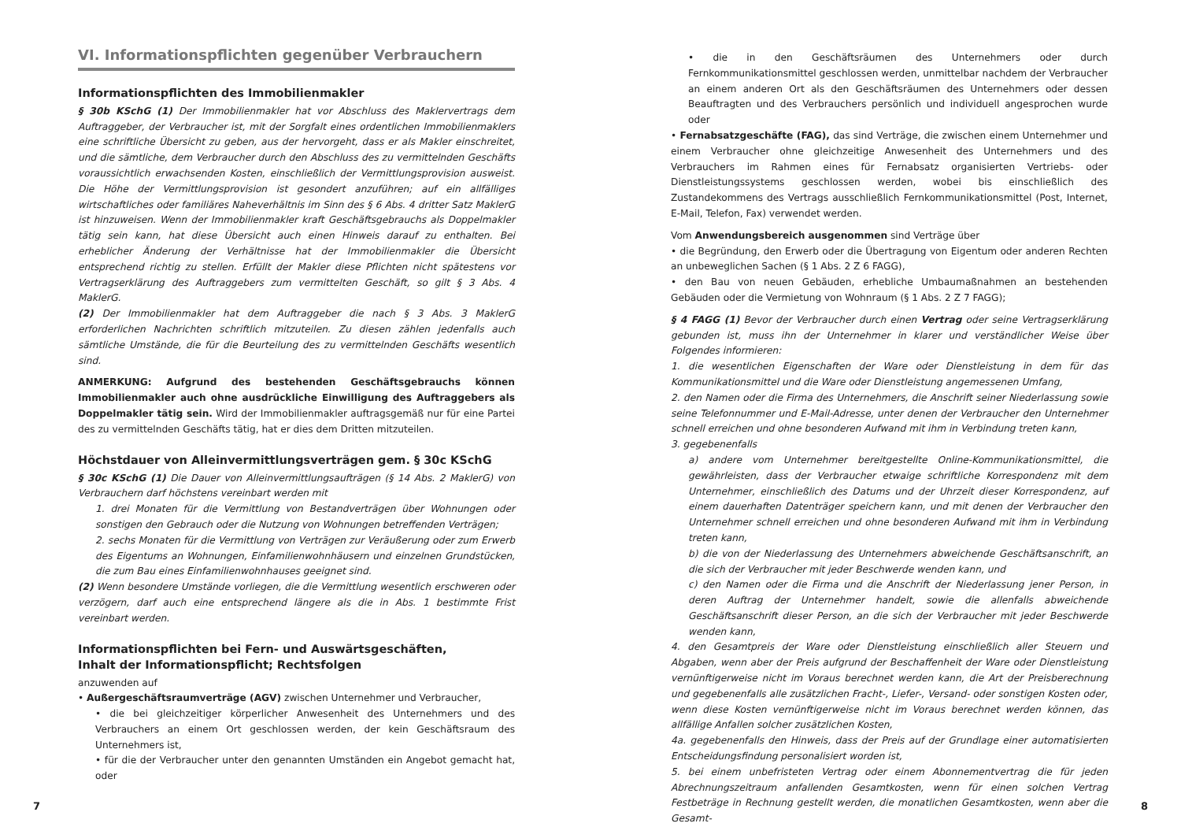VI. Informationspflichten gegenüber Verbrauchern
Informationspflichten des Immobilienmakler
§ 30b KSchG (1) Der Immobilienmakler hat vor Abschluss des Maklervertrags dem Auftraggeber, der Verbraucher ist, mit der Sorgfalt eines ordentlichen Immobilienmaklers eine schriftliche Übersicht zu geben, aus der hervorgeht, dass er als Makler einschreitet, und die sämtliche, dem Verbraucher durch den Abschluss des zu vermittelnden Geschäfts voraussichtlich erwachsenden Kosten, einschließlich der Vermittlungsprovision ausweist. Die Höhe der Vermittlungsprovision ist gesondert anzuführen; auf ein allfälliges wirtschaftliches oder familiäres Naheverhältnis im Sinn des § 6 Abs. 4 dritter Satz MaklerG ist hinzuweisen. Wenn der Immobilienmakler kraft Geschäftsgebrauchs als Doppelmakler tätig sein kann, hat diese Übersicht auch einen Hinweis darauf zu enthalten. Bei erheblicher Änderung der Verhältnisse hat der Immobilienmakler die Übersicht entsprechend richtig zu stellen. Erfüllt der Makler diese Pflichten nicht spätestens vor Vertragserklärung des Auftraggebers zum vermittelten Geschäft, so gilt § 3 Abs. 4 MaklerG.
(2) Der Immobilienmakler hat dem Auftraggeber die nach § 3 Abs. 3 MaklerG erforderlichen Nachrichten schriftlich mitzuteilen. Zu diesen zählen jedenfalls auch sämtliche Umstände, die für die Beurteilung des zu vermittelnden Geschäfts wesentlich sind.
ANMERKUNG: Aufgrund des bestehenden Geschäftsgebrauchs können Immobilienmakler auch ohne ausdrückliche Einwilligung des Auftraggebers als Doppelmakler tätig sein. Wird der Immobilienmakler auftragsgemäß nur für eine Partei des zu vermittelnden Geschäfts tätig, hat er dies dem Dritten mitzuteilen.
Höchstdauer von Alleinvermittlungsverträgen gem. § 30c KSchG
§ 30c KSchG (1) Die Dauer von Alleinvermittlungsaufträgen (§ 14 Abs. 2 MaklerG) von Verbrauchern darf höchstens vereinbart werden mit
1. drei Monaten für die Vermittlung von Bestandverträgen über Wohnungen oder sonstigen den Gebrauch oder die Nutzung von Wohnungen betreffenden Verträgen;
2. sechs Monaten für die Vermittlung von Verträgen zur Veräußerung oder zum Erwerb des Eigentums an Wohnungen, Einfamilienwohnhäusern und einzelnen Grundstücken, die zum Bau eines Einfamilienwohnhauses geeignet sind.
(2) Wenn besondere Umstände vorliegen, die die Vermittlung wesentlich erschweren oder verzögern, darf auch eine entsprechend längere als die in Abs. 1 bestimmte Frist vereinbart werden.
Informationspflichten bei Fern- und Auswärtsgeschäften,
Inhalt der Informationspflicht; Rechtsfolgen
anzuwenden auf
• Außergeschäftsraumverträge (AGV) zwischen Unternehmer und Verbraucher,
• die bei gleichzeitiger körperlicher Anwesenheit des Unternehmers und des Verbrauchers an einem Ort geschlossen werden, der kein Geschäftsraum des Unternehmers ist,
• für die der Verbraucher unter den genannten Umständen ein Angebot gemacht hat, oder
• die in den Geschäftsräumen des Unternehmers oder durch Fernkommunikationsmittel geschlossen werden, unmittelbar nachdem der Verbraucher an einem anderen Ort als den Geschäftsräumen des Unternehmers oder dessen Beauftragten und des Verbrauchers persönlich und individuell angesprochen wurde oder
• Fernabsatzgeschäfte (FAG), das sind Verträge, die zwischen einem Unternehmer und einem Verbraucher ohne gleichzeitige Anwesenheit des Unternehmers und des Verbrauchers im Rahmen eines für Fernabsatz organisierten Vertriebs- oder Dienstleistungssystems geschlossen werden, wobei bis einschließlich des Zustandekommens des Vertrags ausschließlich Fernkommunikationsmittel (Post, Internet, E-Mail, Telefon, Fax) verwendet werden.
Vom Anwendungsbereich ausgenommen sind Verträge über
• die Begründung, den Erwerb oder die Übertragung von Eigentum oder anderen Rechten an unbeweglichen Sachen (§ 1 Abs. 2 Z 6 FAGG),
• den Bau von neuen Gebäuden, erhebliche Umbaumaßnahmen an bestehenden Gebäuden oder die Vermietung von Wohnraum (§ 1 Abs. 2 Z 7 FAGG);
§ 4 FAGG (1) Bevor der Verbraucher durch einen Vertrag oder seine Vertragserklärung gebunden ist, muss ihn der Unternehmer in klarer und verständlicher Weise über Folgendes informieren:
1. die wesentlichen Eigenschaften der Ware oder Dienstleistung in dem für das Kommunikationsmittel und die Ware oder Dienstleistung angemessenen Umfang,
2. den Namen oder die Firma des Unternehmers, die Anschrift seiner Niederlassung sowie seine Telefonnummer und E-Mail-Adresse, unter denen der Verbraucher den Unternehmer schnell erreichen und ohne besonderen Aufwand mit ihm in Verbindung treten kann,
3. gegebenenfalls
a) andere vom Unternehmer bereitgestellte Online-Kommunikationsmittel, die gewährleisten, dass der Verbraucher etwaige schriftliche Korrespondenz mit dem Unternehmer, einschließlich des Datums und der Uhrzeit dieser Korrespondenz, auf einem dauerhaften Datenträger speichern kann, und mit denen der Verbraucher den Unternehmer schnell erreichen und ohne besonderen Aufwand mit ihm in Verbindung treten kann,
b) die von der Niederlassung des Unternehmers abweichende Geschäftsanschrift, an die sich der Verbraucher mit jeder Beschwerde wenden kann, und
c) den Namen oder die Firma und die Anschrift der Niederlassung jener Person, in deren Auftrag der Unternehmer handelt, sowie die allenfalls abweichende Geschäftsanschrift dieser Person, an die sich der Verbraucher mit jeder Beschwerde wenden kann,
4. den Gesamtpreis der Ware oder Dienstleistung einschließlich aller Steuern und Abgaben, wenn aber der Preis aufgrund der Beschaffenheit der Ware oder Dienstleistung vernünftigerweise nicht im Voraus berechnet werden kann, die Art der Preisberechnung und gegebenenfalls alle zusätzlichen Fracht-, Liefer-, Versand- oder sonstigen Kosten oder, wenn diese Kosten vernünftigerweise nicht im Voraus berechnet werden können, das allfällige Anfallen solcher zusätzlichen Kosten,
4a. gegebenenfalls den Hinweis, dass der Preis auf der Grundlage einer automatisierten Entscheidungsfindung personalisiert worden ist,
5. bei einem unbefristeten Vertrag oder einem Abonnementvertrag die für jeden Abrechnungszeitraum anfallenden Gesamtkosten, wenn für einen solchen Vertrag Festbeträge in Rechnung gestellt werden, die monatlichen Gesamtkosten, wenn aber die Gesamt-
7 8